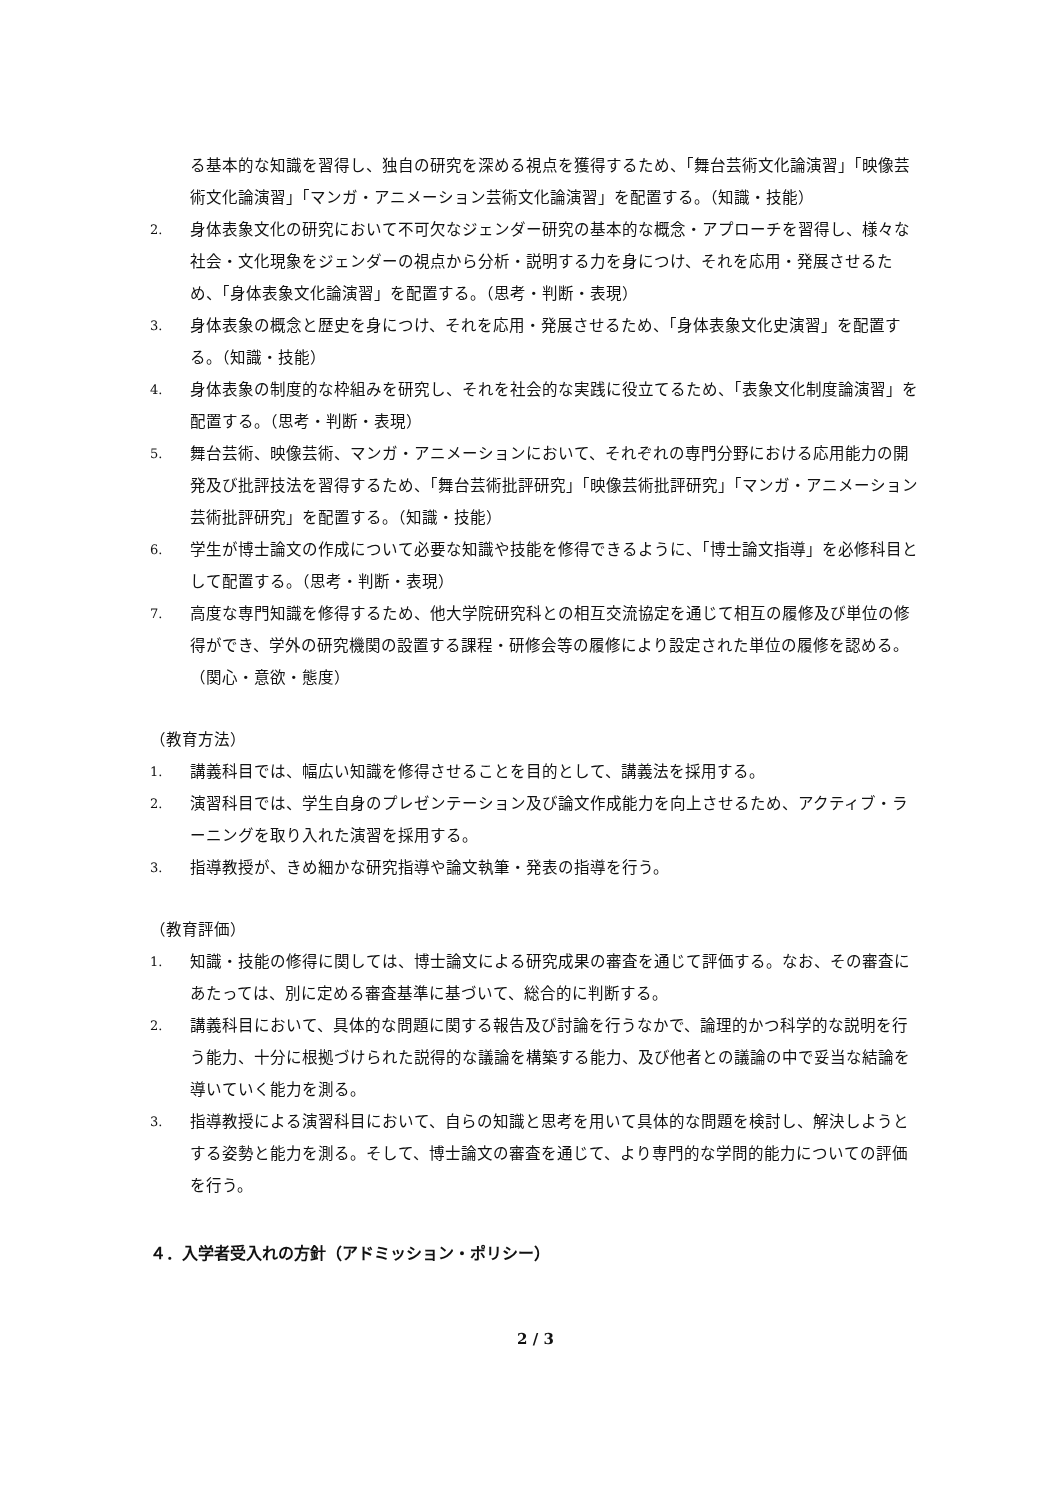る基本的な知識を習得し、独自の研究を深める視点を獲得するため、「舞台芸術文化論演習」「映像芸術文化論演習」「マンガ・アニメーション芸術文化論演習」を配置する。（知識・技能）
2. 身体表象文化の研究において不可欠なジェンダー研究の基本的な概念・アプローチを習得し、様々な社会・文化現象をジェンダーの視点から分析・説明する力を身につけ、それを応用・発展させるため、「身体表象文化論演習」を配置する。（思考・判断・表現）
3. 身体表象の概念と歴史を身につけ、それを応用・発展させるため、「身体表象文化史演習」を配置する。（知識・技能）
4. 身体表象の制度的な枠組みを研究し、それを社会的な実践に役立てるため、「表象文化制度論演習」を配置する。（思考・判断・表現）
5. 舞台芸術、映像芸術、マンガ・アニメーションにおいて、それぞれの専門分野における応用能力の開発及び批評技法を習得するため、「舞台芸術批評研究」「映像芸術批評研究」「マンガ・アニメーション芸術批評研究」を配置する。（知識・技能）
6. 学生が博士論文の作成について必要な知識や技能を修得できるように、「博士論文指導」を必修科目として配置する。（思考・判断・表現）
7. 高度な専門知識を修得するため、他大学院研究科との相互交流協定を通じて相互の履修及び単位の修得ができ、学外の研究機関の設置する課程・研修会等の履修により設定された単位の履修を認める。（関心・意欲・態度）
（教育方法）
1. 講義科目では、幅広い知識を修得させることを目的として、講義法を採用する。
2. 演習科目では、学生自身のプレゼンテーション及び論文作成能力を向上させるため、アクティブ・ラーニングを取り入れた演習を採用する。
3. 指導教授が、きめ細かな研究指導や論文執筆・発表の指導を行う。
（教育評価）
1. 知識・技能の修得に関しては、博士論文による研究成果の審査を通じて評価する。なお、その審査にあたっては、別に定める審査基準に基づいて、総合的に判断する。
2. 講義科目において、具体的な問題に関する報告及び討論を行うなかで、論理的かつ科学的な説明を行う能力、十分に根拠づけられた説得的な議論を構築する能力、及び他者との議論の中で妥当な結論を導いていく能力を測る。
3. 指導教授による演習科目において、自らの知識と思考を用いて具体的な問題を検討し、解決しようとする姿勢と能力を測る。そして、博士論文の審査を通じて、より専門的な学問的能力についての評価を行う。
４．入学者受入れの方針（アドミッション・ポリシー）
2 / 3